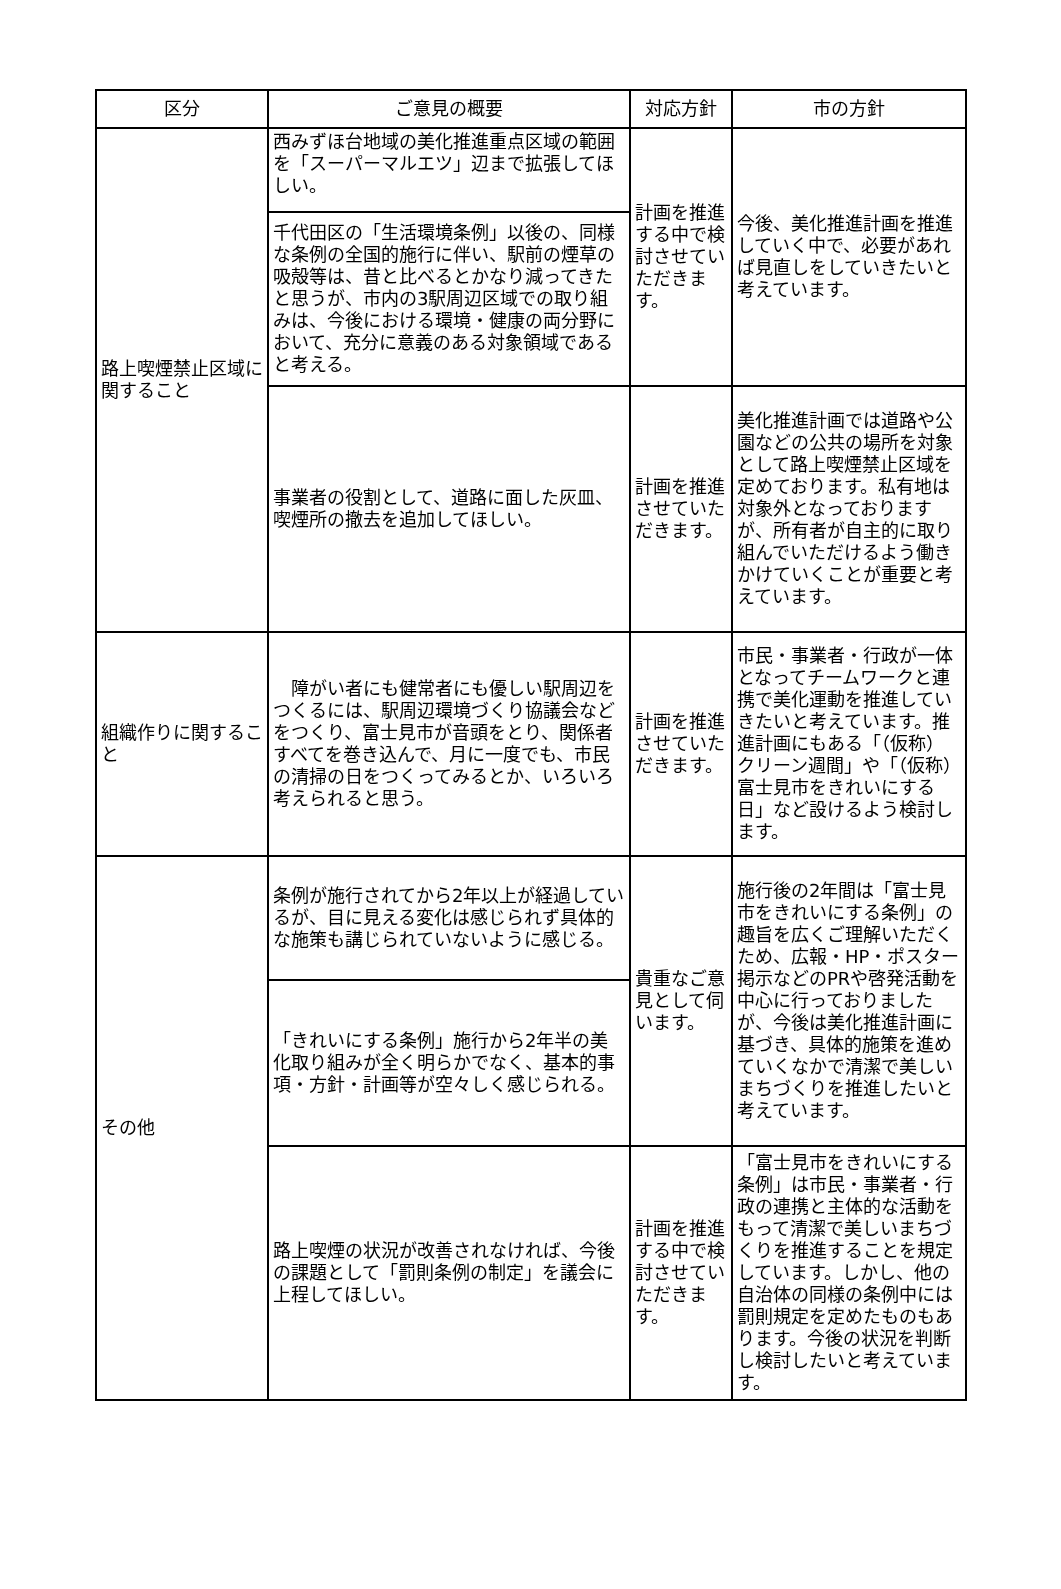| 区分 | ご意見の概要 | 対応方針 | 市の方針 |
| --- | --- | --- | --- |
| 路上喫煙禁止区域に関すること | 西みずほ台地域の美化推進重点区域の範囲を「スーパーマルエツ」辺まで拡張してほしい。 | 計画を推進する中で検討させていただきます。 | 今後、美化推進計画を推進していく中で、必要があれば見直しをしていきたいと考えています。 |
| | 千代田区の「生活環境条例」以後の、同様な条例の全国的施行に伴い、駅前の煙草の吸殻等は、昔と比べるとかなり減ってきたと思うが、市内の3駅周辺区域での取り組みは、今後における環境・健康の両分野において、充分に意義のある対象領域であると考える。 | | |
| | 事業者の役割として、道路に面した灰皿、喫煙所の撤去を追加してほしい。 | 計画を推進させていただきます。 | 美化推進計画では道路や公園などの公共の場所を対象として路上喫煙禁止区域を定めております。私有地は対象外となっておりますが、所有者が自主的に取り組んでいただけるよう働きかけていくことが重要と考えています。 |
| 組織作りに関すること | 障がい者にも健常者にも優しい駅周辺をつくるには、駅周辺環境づくり協議会などをつくり、富士見市が音頭をとり、関係者すべてを巻き込んで、月に一度でも、市民の清掃の日をつくってみるとか、いろいろ考えられると思う。 | 計画を推進させていただきます。 | 市民・事業者・行政が一体となってチームワークと連携で美化運動を推進していきたいと考えています。推進計画にもある「（仮称）クリーン週間」や「（仮称）富士見市をきれいにする日」など設けるよう検討します。 |
| その他 | 条例が施行されてから2年以上が経過しているが、目に見える変化は感じられず具体的な施策も講じられていないように感じる。 | 貴重なご意見として伺います。 | 施行後の2年間は「富士見市をきれいにする条例」の趣旨を広くご理解いただくため、広報・HP・ポスター掲示などのPRや啓発活動を中心に行っておりましたが、今後は美化推進計画に基づき、具体的施策を進めていくなかで清潔で美しいまちづくりを推進したいと考えています。 |
| | 「きれいにする条例」施行から2年半の美化取り組みが全く明らかでなく、基本的事項・方針・計画等が空々しく感じられる。 | | |
| | 路上喫煙の状況が改善されなければ、今後の課題として「罰則条例の制定」を議会に上程してほしい。 | 計画を推進する中で検討させていただきます。 | 「富士見市をきれいにする条例」は市民・事業者・行政の連携と主体的な活動をもって清潔で美しいまちづくりを推進することを規定しています。しかし、他の自治体の同様の条例中には罰則規定を定めたものもあります。今後の状況を判断し検討したいと考えています。 |